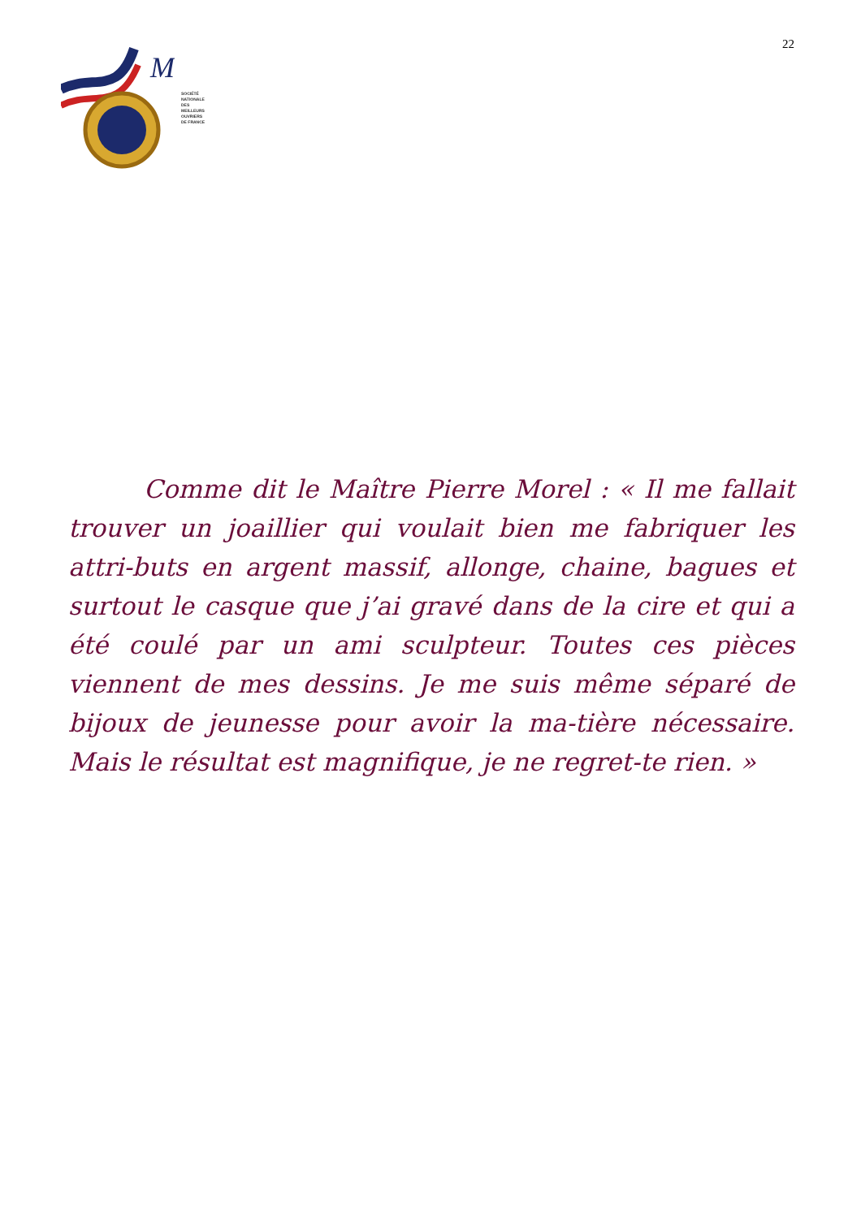M
SOCIÉTÉ
NATIONALE
DES
MEILLEURS
OUVRIERS
DE FRANCE
22
   Comme dit le Maître Pierre Morel : « Il me fallait trouver un joaillier qui voulait bien me fabriquer les attri-buts en argent massif, allonge, chaine, bagues et surtout le casque que j’ai gravé dans de la cire et qui a été coulé par un ami sculpteur. Toutes ces pièces viennent de mes dessins. Je me suis même séparé de bijoux de jeunesse pour avoir la ma-tière nécessaire. Mais le résultat est magnifique, je ne regret-te rien. »